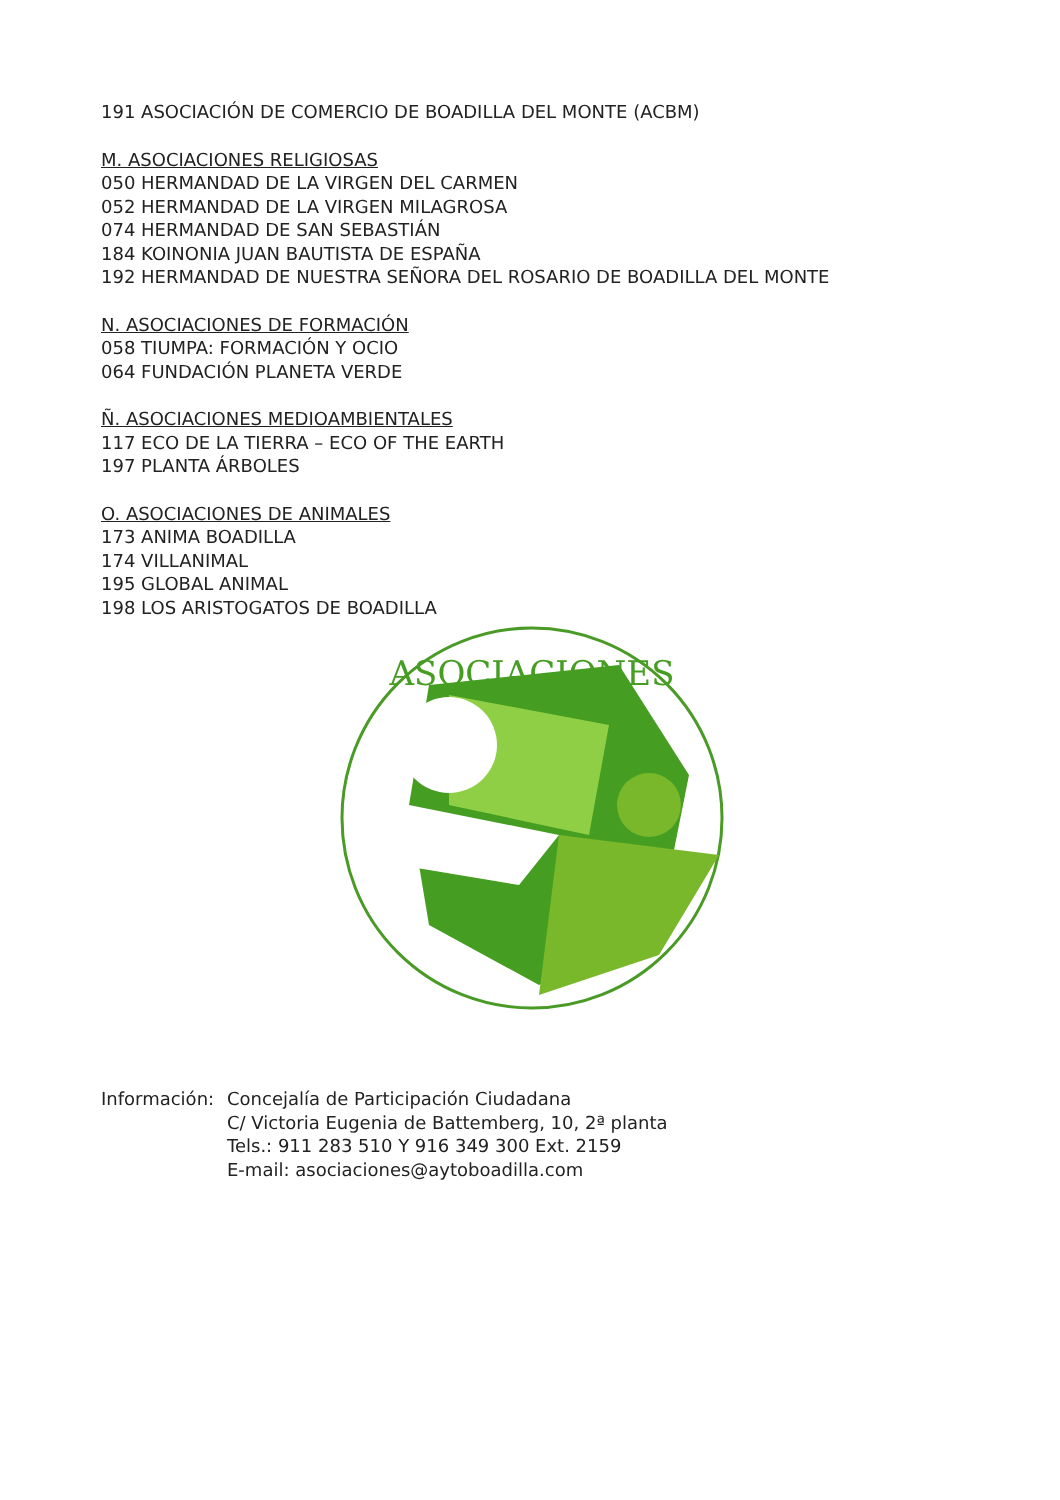191 ASOCIACIÓN DE COMERCIO DE BOADILLA DEL MONTE (ACBM)
M. ASOCIACIONES RELIGIOSAS
050 HERMANDAD DE LA VIRGEN DEL CARMEN
052 HERMANDAD DE LA VIRGEN MILAGROSA
074 HERMANDAD DE SAN SEBASTIÁN
184 KOINONIA JUAN BAUTISTA DE ESPAÑA
192 HERMANDAD DE NUESTRA SEÑORA DEL ROSARIO DE BOADILLA DEL MONTE
N. ASOCIACIONES DE FORMACIÓN
058 TIUMPA: FORMACIÓN Y OCIO
064 FUNDACIÓN PLANETA VERDE
Ñ. ASOCIACIONES MEDIOAMBIENTALES
117 ECO DE LA TIERRA – ECO OF THE EARTH
197 PLANTA ÁRBOLES
O. ASOCIACIONES DE ANIMALES
173 ANIMA BOADILLA
174 VILLANIMAL
195 GLOBAL ANIMAL
198 LOS ARISTOGATOS DE BOADILLA
ASOCIACIONES
Información:
Concejalía de Participación Ciudadana
C/ Victoria Eugenia de Battemberg, 10, 2ª planta
Tels.: 911 283 510 Y 916 349 300 Ext. 2159
E-mail: asociaciones@aytoboadilla.com